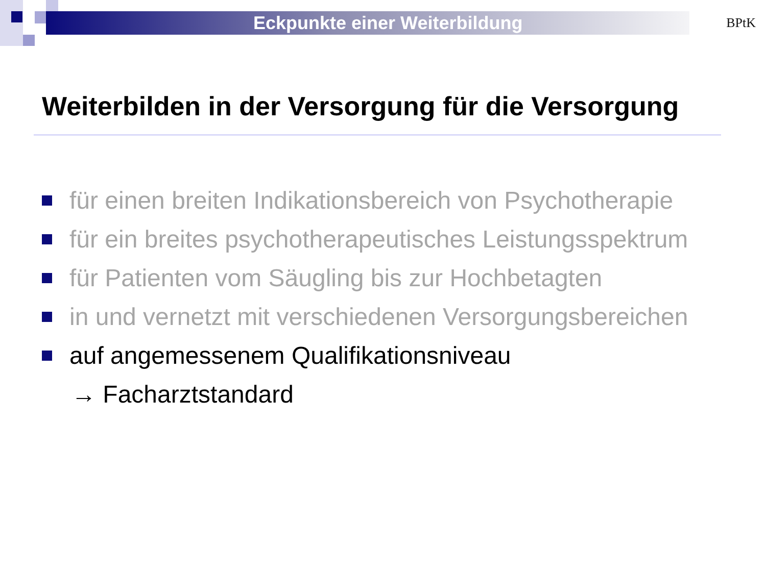Eckpunkte einer Weiterbildung
BPtK
Weiterbilden in der Versorgung für die Versorgung
für einen breiten Indikationsbereich von Psychotherapie
für ein breites psychotherapeutisches Leistungsspektrum
für Patienten vom Säugling bis zur Hochbetagten
in und vernetzt mit verschiedenen Versorgungsbereichen
auf angemessenem Qualifikationsniveau
→ Facharztstandard